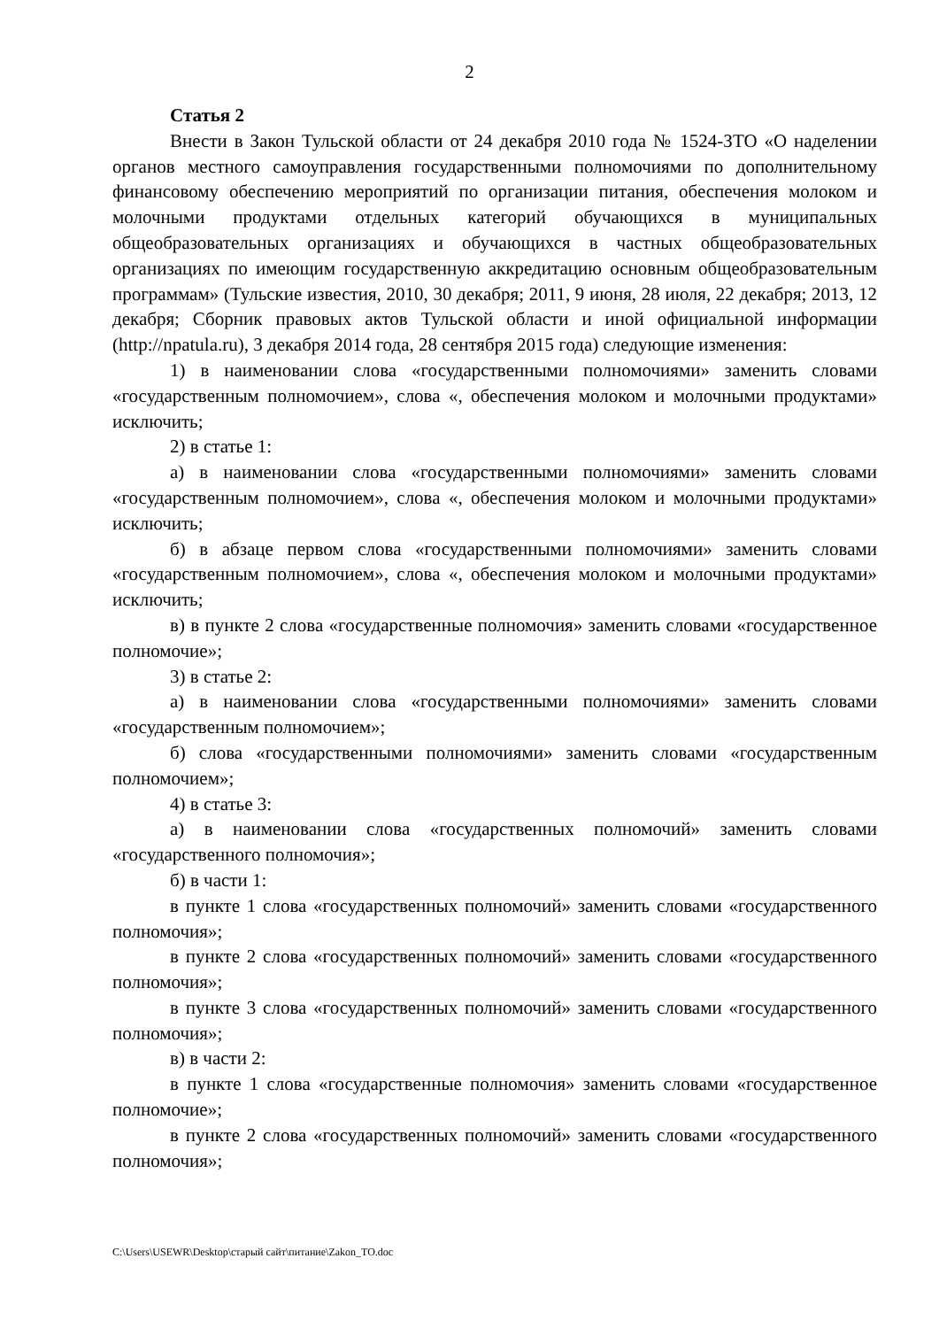2
Статья 2
Внести в Закон Тульской области от 24 декабря 2010 года № 1524-ЗТО «О наделении органов местного самоуправления государственными полномочиями по дополнительному финансовому обеспечению мероприятий по организации питания, обеспечения молоком и молочными продуктами отдельных категорий обучающихся в муниципальных общеобразовательных организациях и обучающихся в частных общеобразовательных организациях по имеющим государственную аккредитацию основным общеобразовательным программам» (Тульские известия, 2010, 30 декабря; 2011, 9 июня, 28 июля, 22 декабря; 2013, 12 декабря; Сборник правовых актов Тульской области и иной официальной информации (http://npatula.ru), 3 декабря 2014 года, 28 сентября 2015 года) следующие изменения:
1) в наименовании слова «государственными полномочиями» заменить словами «государственным полномочием», слова «, обеспечения молоком и молочными продуктами» исключить;
2) в статье 1:
а) в наименовании слова «государственными полномочиями» заменить словами «государственным полномочием», слова «, обеспечения молоком и молочными продуктами» исключить;
б) в абзаце первом слова «государственными полномочиями» заменить словами «государственным полномочием», слова «, обеспечения молоком и молочными продуктами» исключить;
в) в пункте 2 слова «государственные полномочия» заменить словами «государственное полномочие»;
3) в статье 2:
а) в наименовании слова «государственными полномочиями» заменить словами «государственным полномочием»;
б) слова «государственными полномочиями» заменить словами «государственным полномочием»;
4) в статье 3:
а) в наименовании слова «государственных полномочий» заменить словами «государственного полномочия»;
б) в части 1:
в пункте 1 слова «государственных полномочий» заменить словами «государственного полномочия»;
в пункте 2 слова «государственных полномочий» заменить словами «государственного полномочия»;
в пункте 3 слова «государственных полномочий» заменить словами «государственного полномочия»;
в) в части 2:
в пункте 1 слова «государственные полномочия» заменить словами «государственное полномочие»;
в пункте 2 слова «государственных полномочий» заменить словами «государственного полномочия»;
C:\Users\USEWR\Desktop\старый сайт\питание\Zakon_TO.doc